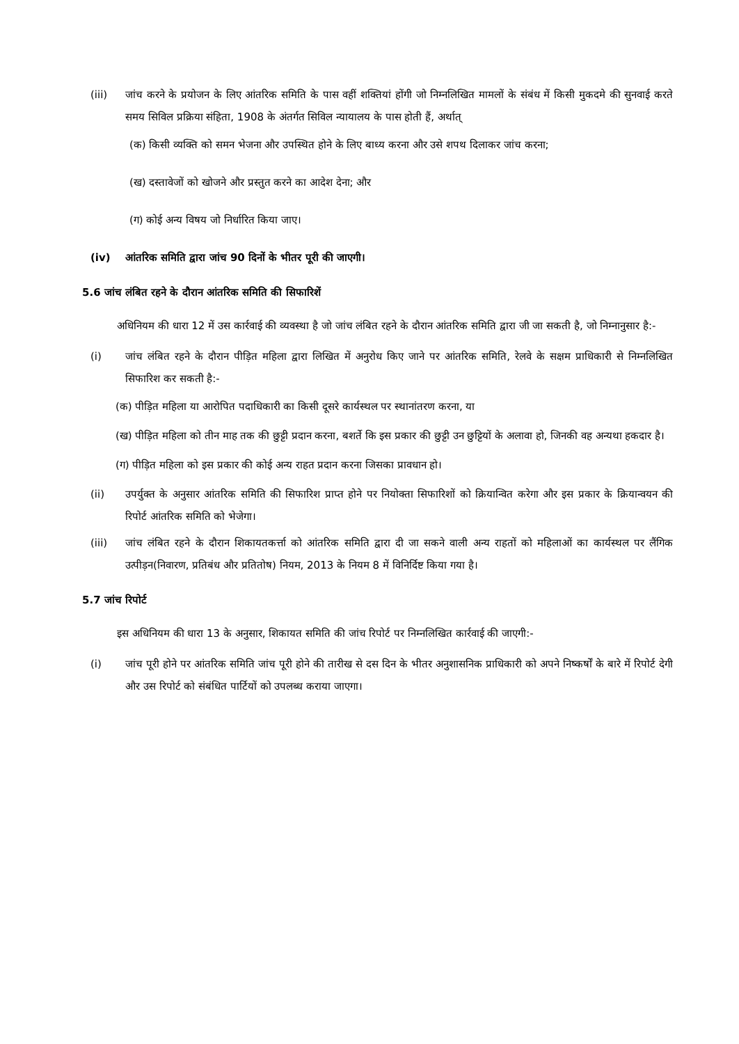(iii) जांच करने के प्रयोजन के लिए आंतरिक समिति के पास वहीं शक्तियां होंगी जो निम्नलिखित मामलों के संबंध में किसी मुकदमे की सुनवाई करते समय सिविल प्रक्रिया संहिता, 1908 के अंतर्गत सिविल न्यायालय के पास होती हैं, अर्थात्
(क) किसी व्यक्ति को समन भेजना और उपस्थित होने के लिए बाध्य करना और उसे शपथ दिलाकर जांच करना;
(ख) दस्तावेजों को खोजने और प्रस्तुत करने का आदेश देना; और
(ग) कोई अन्य विषय जो निर्धारित किया जाए।
(iv) आंतरिक समिति द्वारा जांच 90 दिनों के भीतर पूरी की जाएगी।
5.6 जांच लंबित रहने के दौरान आंतरिक समिति की सिफारिशें
अधिनियम की धारा 12 में उस कार्रवाई की व्यवस्था है जो जांच लंबित रहने के दौरान आंतरिक समिति द्वारा जी जा सकती है, जो निम्नानुसार है:-
(i) जांच लंबित रहने के दौरान पीड़ित महिला द्वारा लिखित में अनुरोध किए जाने पर आंतरिक समिति, रेलवे के सक्षम प्राधिकारी से निम्नलिखित सिफारिश कर सकती है:-
(क) पीड़ित महिला या आरोपित पदाधिकारी का किसी दूसरे कार्यस्थल पर स्थानांतरण करना, या
(ख) पीड़ित महिला को तीन माह तक की छुट्टी प्रदान करना, बशर्ते कि इस प्रकार की छुट्टी उन छुट्टियों के अलावा हो, जिनकी वह अन्यथा हकदार है।
(ग) पीड़ित महिला को इस प्रकार की कोई अन्य राहत प्रदान करना जिसका प्रावधान हो।
(ii) उपर्युक्त के अनुसार आंतरिक समिति की सिफारिश प्राप्त होने पर नियोक्ता सिफारिशों को क्रियान्वित करेगा और इस प्रकार के क्रियान्वयन की रिपोर्ट आंतरिक समिति को भेजेगा।
(iii) जांच लंबित रहने के दौरान शिकायतकर्त्ता को आंतरिक समिति द्वारा दी जा सकने वाली अन्य राहतों को महिलाओं का कार्यस्थल पर लैंगिक उत्पीड़न(निवारण, प्रतिबंध और प्रतितोष) नियम, 2013 के नियम 8 में विनिर्दिष्ट किया गया है।
5.7 जांच रिपोर्ट
इस अधिनियम की धारा 13 के अनुसार, शिकायत समिति की जांच रिपोर्ट पर निम्नलिखित कार्रवाई की जाएगी:-
(i) जांच पूरी होने पर आंतरिक समिति जांच पूरी होने की तारीख से दस दिन के भीतर अनुशासनिक प्राधिकारी को अपने निष्कर्षों के बारे में रिपोर्ट देगी और उस रिपोर्ट को संबंधित पार्टियों को उपलब्ध कराया जाएगा।